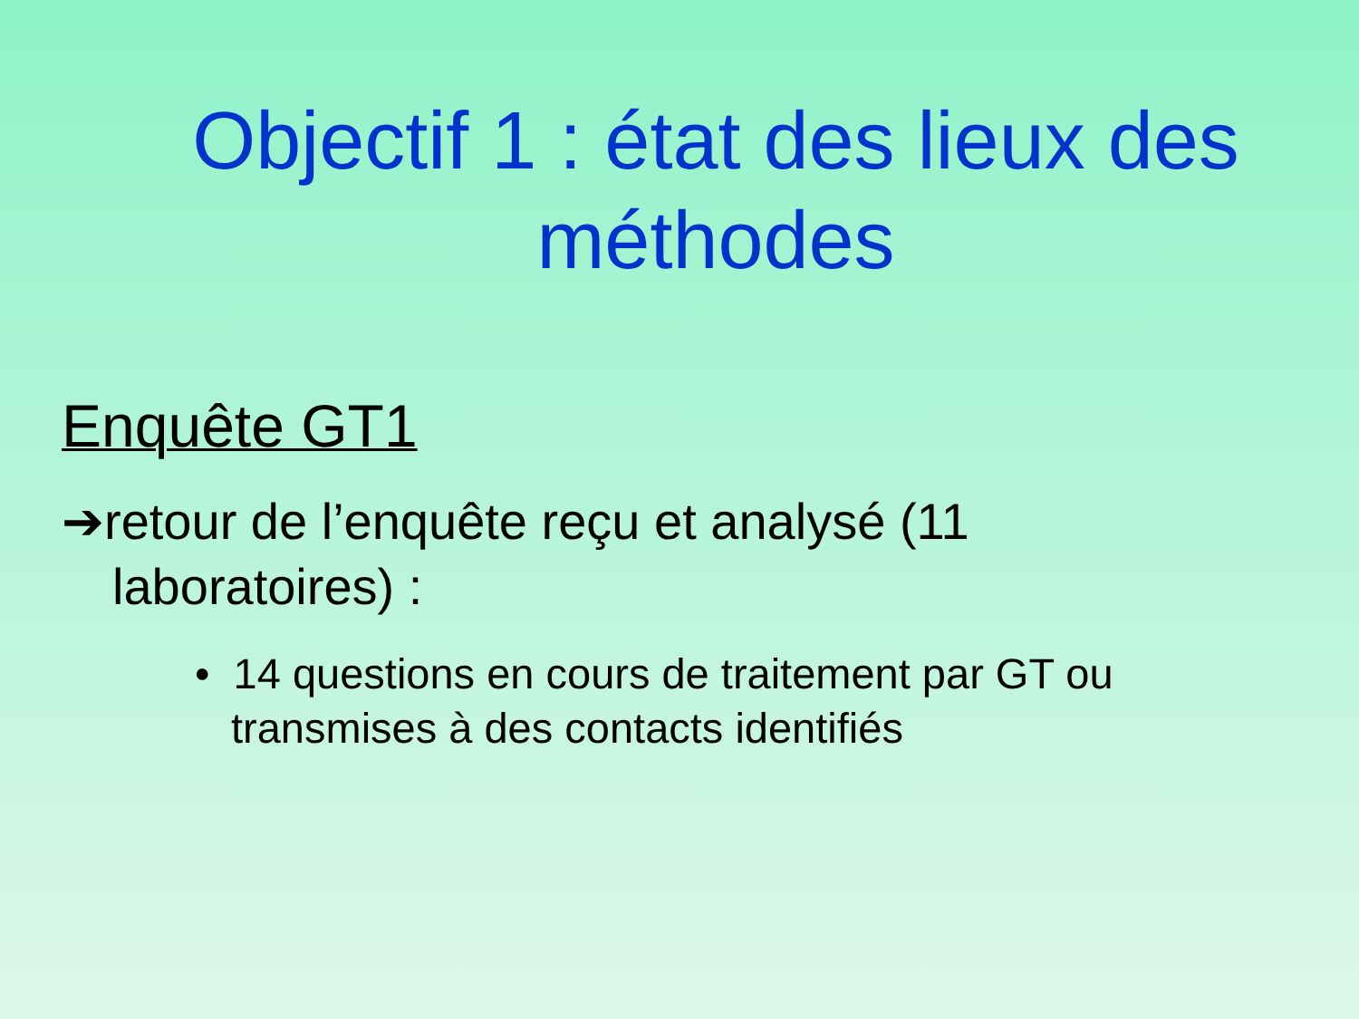Objectif 1 : état des lieux des méthodes
Enquête GT1
➔retour de l’enquête reçu et analysé (11 laboratoires) :
• 14 questions en cours de traitement par GT ou transmises à des contacts identifiés